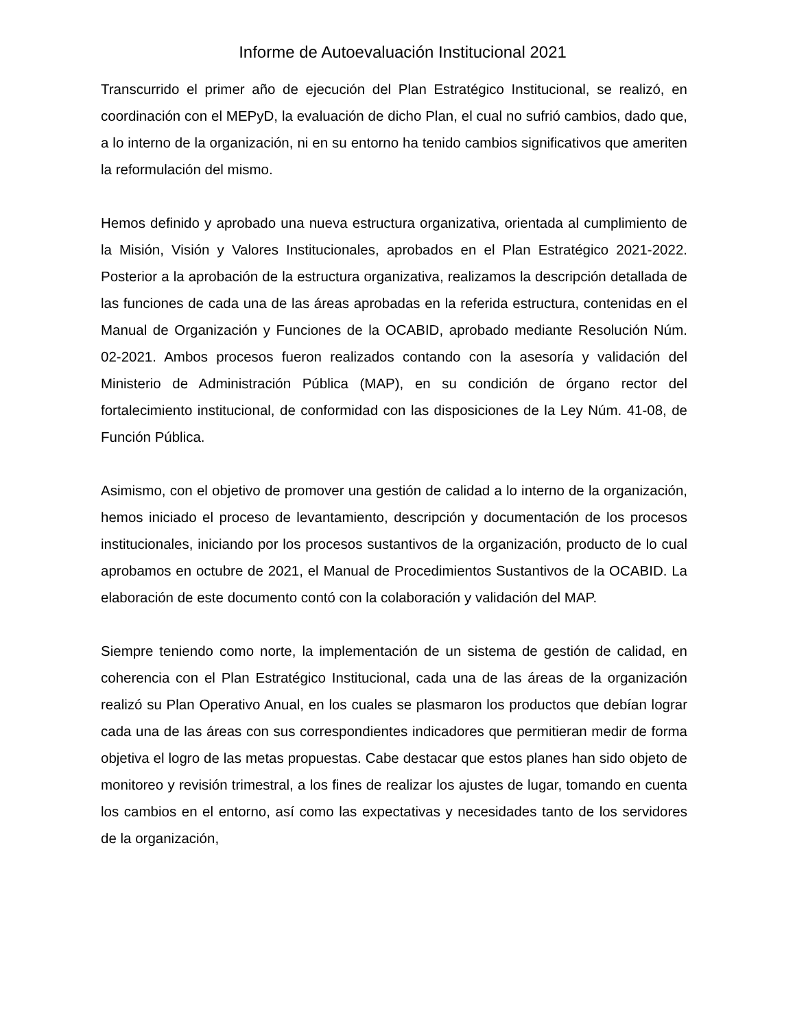Informe de Autoevaluación Institucional 2021
Transcurrido el primer año de ejecución del Plan Estratégico Institucional, se realizó, en coordinación con el MEPyD, la evaluación de dicho Plan, el cual no sufrió cambios, dado que, a lo interno de la organización, ni en su entorno ha tenido cambios significativos que ameriten la reformulación del mismo.
Hemos definido y aprobado una nueva estructura organizativa, orientada al cumplimiento de la Misión, Visión y Valores Institucionales, aprobados en el Plan Estratégico 2021-2022. Posterior a la aprobación de la estructura organizativa, realizamos la descripción detallada de las funciones de cada una de las áreas aprobadas en la referida estructura, contenidas en el Manual de Organización y Funciones de la OCABID, aprobado mediante Resolución Núm. 02-2021. Ambos procesos fueron realizados contando con la asesoría y validación del Ministerio de Administración Pública (MAP), en su condición de órgano rector del fortalecimiento institucional, de conformidad con las disposiciones de la Ley Núm. 41-08, de Función Pública.
Asimismo, con el objetivo de promover una gestión de calidad a lo interno de la organización, hemos iniciado el proceso de levantamiento, descripción y documentación de los procesos institucionales, iniciando por los procesos sustantivos de la organización, producto de lo cual aprobamos en octubre de 2021, el Manual de Procedimientos Sustantivos de la OCABID. La elaboración de este documento contó con la colaboración y validación del MAP.
Siempre teniendo como norte, la implementación de un sistema de gestión de calidad, en coherencia con el Plan Estratégico Institucional, cada una de las áreas de la organización realizó su Plan Operativo Anual, en los cuales se plasmaron los productos que debían lograr cada una de las áreas con sus correspondientes indicadores que permitieran medir de forma objetiva el logro de las metas propuestas. Cabe destacar que estos planes han sido objeto de monitoreo y revisión trimestral, a los fines de realizar los ajustes de lugar, tomando en cuenta los cambios en el entorno, así como las expectativas y necesidades tanto de los servidores de la organización,